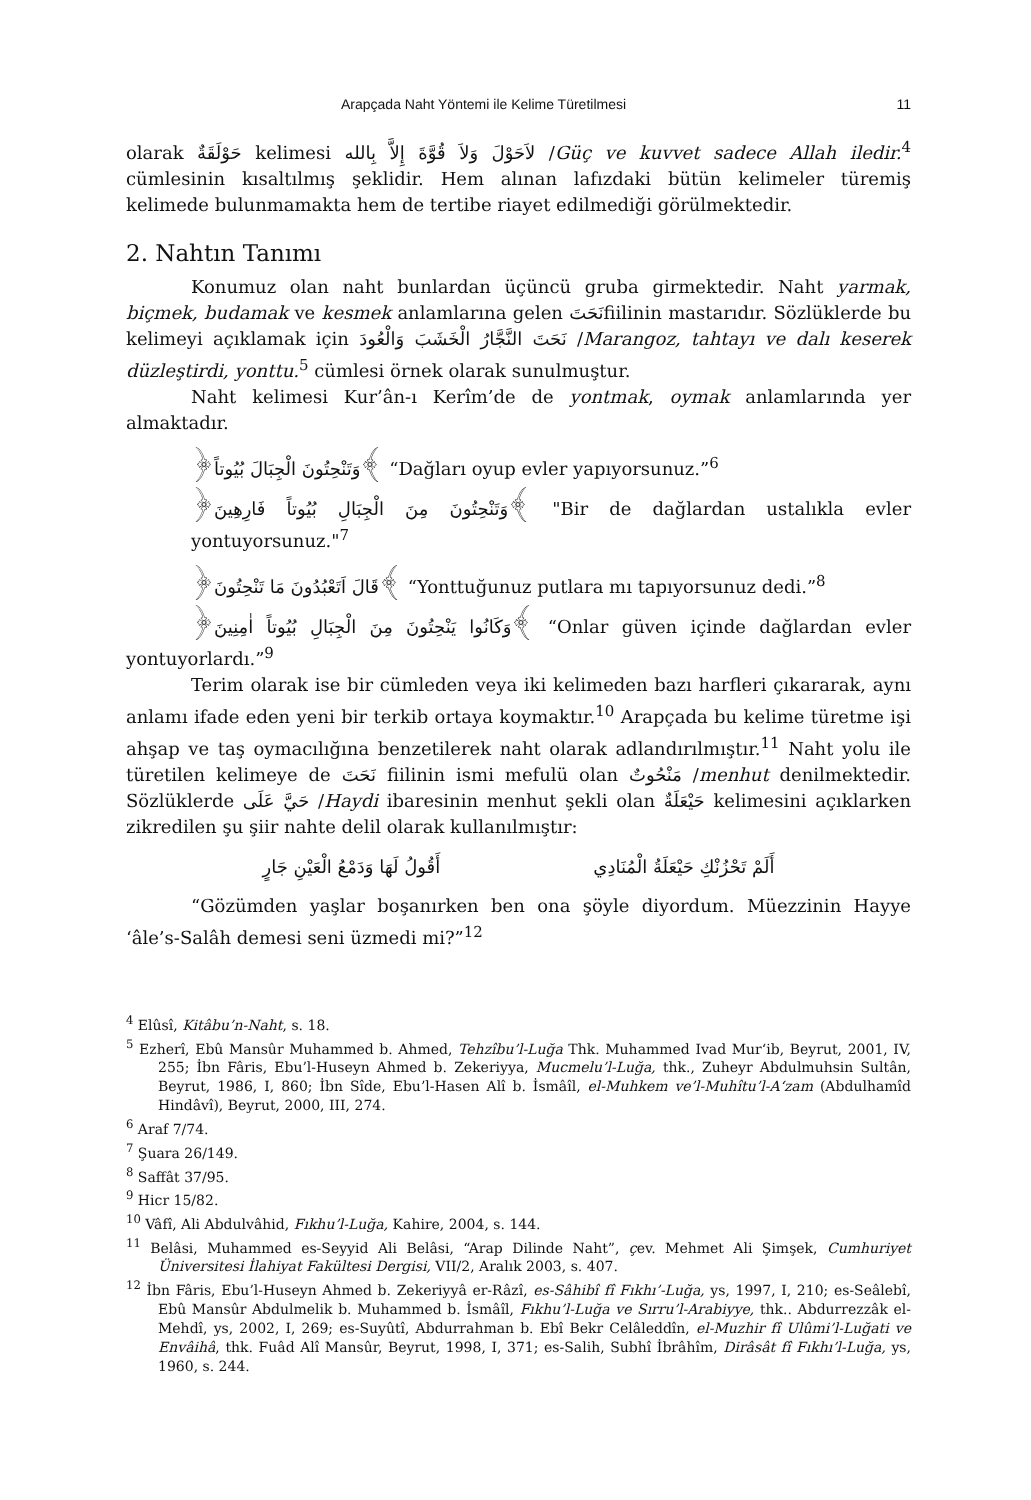Arapçada Naht Yöntemi ile Kelime Türetilmesi 11
olarak حَوْلَقَةٌ kelimesi لاَحَوْلَ وَلاَ قُوَّةَ إِلاَّ بِالله /Güç ve kuvvet sadece Allah iledir.<sup>4</sup> cümlesinin kısaltılmış şeklidir. Hem alınan lafızdaki bütün kelimeler türemiş kelimede bulunmamakta hem de tertibe riayet edilmediği görülmektedir.
2. Nahtın Tanımı
Konumuz olan naht bunlardan üçüncü gruba girmektedir. Naht yarmak, biçmek, budamak ve kesmek anlamlarına gelen نَحَتَfiilinin mastarıdır. Sözlüklerde bu kelimeyi açıklamak için نَحَتَ النَّجَّارُ الْخَشَبَ وَالْعُودَ /Marangoz, tahtayı ve dalı keserek düzleştirdi, yonttu.<sup>5</sup> cümlesi örnek olarak sunulmuştur.
Naht kelimesi Kur’ân-ı Kerîm’de de yontmak, oymak anlamlarında yer almaktadır.
﴿وَتَنْحِتُونَ الْجِبَالَ بُيُوتاً﴾ “Dağları oyup evler yapıyorsunuz.”<sup>6</sup>
﴿وَتَنْحِتُونَ مِنَ الْجِبَالِ بُيُوتاً فَارِهِينَ﴾ "Bir de dağlardan ustalıkla evler yontuyorsunuz."<sup>7</sup>
﴿قَالَ اَتَعْبُدُونَ مَا تَنْحِتُونَ﴾ “Yonttuğunuz putlara mı tapıyorsunuz dedi.”<sup>8</sup>
﴿وَكَانُوا يَنْحِتُونَ مِنَ الْجِبَالِ بُيُوتاً اٰمِنِينَ﴾ “Onlar güven içinde dağlardan evler yontuyorlardı.”<sup>9</sup>
Terim olarak ise bir cümleden veya iki kelimeden bazı harfleri çıkararak, aynı anlamı ifade eden yeni bir terkib ortaya koymaktır.<sup>10</sup> Arapçada bu kelime türetme işi ahşap ve taş oymacılığına benzetilerek naht olarak adlandırılmıştır.<sup>11</sup> Naht yolu ile türetilen kelimeye de نَحَتَ fiilinin ismi mefulü olan مَنْحُوتٌ /menhut denilmektedir. Sözlüklerde حَيَّ عَلَى /Haydi ibaresinin menhut şekli olan حَيْعَلَةٌ kelimesini açıklarken zikredilen şu şiir nahte delil olarak kullanılmıştır:
أَلَمْ تَحْزُنْكِ حَيْعَلَةُ الْمُنَادِي أَقُولُ لَهَا وَدَمْعُ الْعَيْنِ جَارٍ
“Gözümden yaşlar boşanırken ben ona şöyle diyordum. Müezzinin Hayye ‘âle’s-Salâh demesi seni üzmedi mi?”<sup>12</sup>
<sup>4</sup> Elûsî, Kitâbu’n-Naht, s. 18.
<sup>5</sup> Ezherî, Ebû Mansûr Muhammed b. Ahmed, Tehzîbu’l-Luğa Thk. Muhammed Ivad Mur‘ib, Beyrut, 2001, IV, 255; İbn Fâris, Ebu’l-Huseyn Ahmed b. Zekeriyya, Mucmelu’l-Luğa, thk., Zuheyr Abdulmuhsin Sultân, Beyrut, 1986, I, 860; İbn Sîde, Ebu’l-Hasen Alî b. İsmâîl, el-Muhkem ve’l-Muhîtu’l-A‘zam (Abdulhamîd Hindâvî), Beyrut, 2000, III, 274.
<sup>6</sup> Araf 7/74.
<sup>7</sup> Şuara 26/149.
<sup>8</sup> Saffât 37/95.
<sup>9</sup> Hicr 15/82.
<sup>10</sup> Vâfî, Ali Abdulvâhid, Fıkhu’l-Luğa, Kahire, 2004, s. 144.
<sup>11</sup> Belâsi, Muhammed es-Seyyid Ali Belâsi, “Arap Dilinde Naht”, çev. Mehmet Ali Şimşek, Cumhuriyet Üniversitesi İlahiyat Fakültesi Dergisi, VII/2, Aralık 2003, s. 407.
<sup>12</sup> İbn Fâris, Ebu’l-Huseyn Ahmed b. Zekeriyyâ er-Râzî, es-Sâhibî fî Fıkhı’-Luğa, ys, 1997, I, 210; es-Seâlebî, Ebû Mansûr Abdulmelik b. Muhammed b. İsmâîl, Fıkhu’l-Luğa ve Sırru’l-Arabiyye, thk.. Abdurrezzâk el-Mehdî, ys, 2002, I, 269; es-Suyûtî, Abdurrahman b. Ebî Bekr Celâleddîn, el-Muzhir fî Ulûmi’l-Luğati ve Envâihâ, thk. Fuâd Alî Mansûr, Beyrut, 1998, I, 371; es-Salih, Subhî İbrâhîm, Dirâsât fî Fıkhı’l-Luğa, ys, 1960, s. 244.